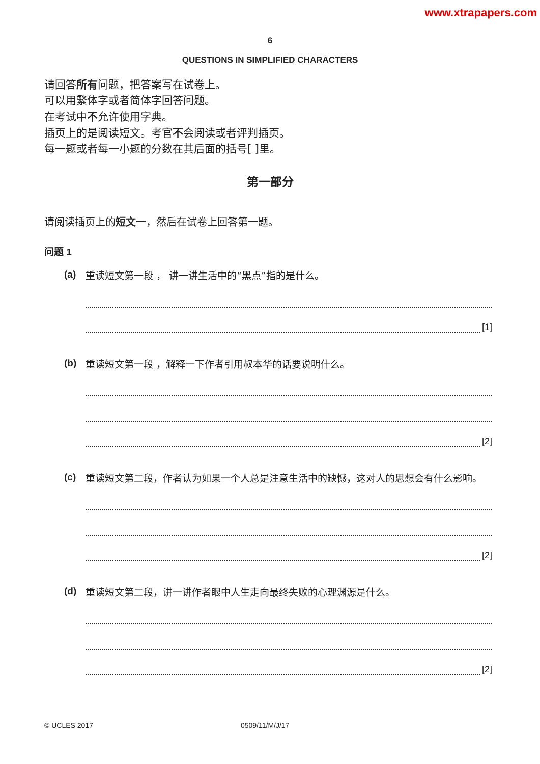www.xtrapapers.com
6
QUESTIONS IN SIMPLIFIED CHARACTERS
请回答所有问题，把答案写在试卷上。
可以用繁体字或者简体字回答问题。
在考试中不允许使用字典。
插页上的是阅读短文。考官不会阅读或者评判插页。
每一题或者每一小题的分数在其后面的括号[ ]里。
第一部分
请阅读插页上的短文一，然后在试卷上回答第一题。
问题 1
(a)
重读短文第一段 ， 讲一讲生活中的“黑点”指的是什么。
[1]
(b)
重读短文第一段 ，解释一下作者引用叔本华的话要说明什么。
[2]
(c)
重读短文第二段，作者认为如果一个人总是注意生活中的缺憾，这对人的思想会有什么影响。
[2]
(d)
重读短文第二段，讲一讲作者眼中人生走向最终失败的心理渊源是什么。
[2]
© UCLES 2017 0509/11/M/J/17